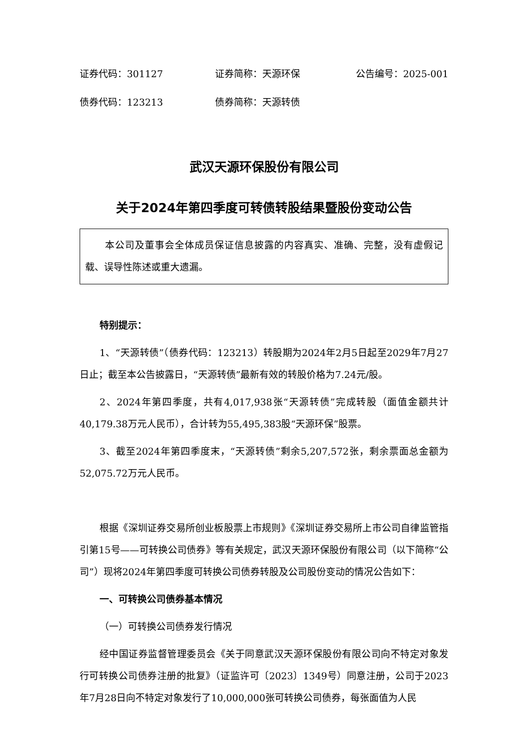证券代码：301127 证券简称：天源环保 公告编号：2025-001
债券代码：123213 债券简称：天源转债
武汉天源环保股份有限公司
关于2024年第四季度可转债转股结果暨股份变动公告
本公司及董事会全体成员保证信息披露的内容真实、准确、完整，没有虚假记载、误导性陈述或重大遗漏。
特别提示：
1、“天源转债”（债券代码：123213）转股期为2024年2月5日起至2029年7月27日止；截至本公告披露日，“天源转债”最新有效的转股价格为7.24元/股。
2、2024年第四季度，共有4,017,938张“天源转债”完成转股（面值金额共计40,179.38万元人民币），合计转为55,495,383股“天源环保”股票。
3、截至2024年第四季度末，“天源转债”剩余5,207,572张，剩余票面总金额为52,075.72万元人民币。
根据《深圳证券交易所创业板股票上市规则》《深圳证券交易所上市公司自律监管指引第15号——可转换公司债券》等有关规定，武汉天源环保股份有限公司（以下简称“公司”）现将2024年第四季度可转换公司债券转股及公司股份变动的情况公告如下：
一、可转换公司债券基本情况
（一）可转换公司债券发行情况
经中国证券监督管理委员会《关于同意武汉天源环保股份有限公司向不特定对象发行可转换公司债券注册的批复》（证监许可〔2023〕1349号）同意注册，公司于2023年7月28日向不特定对象发行了10,000,000张可转换公司债券，每张面值为人民